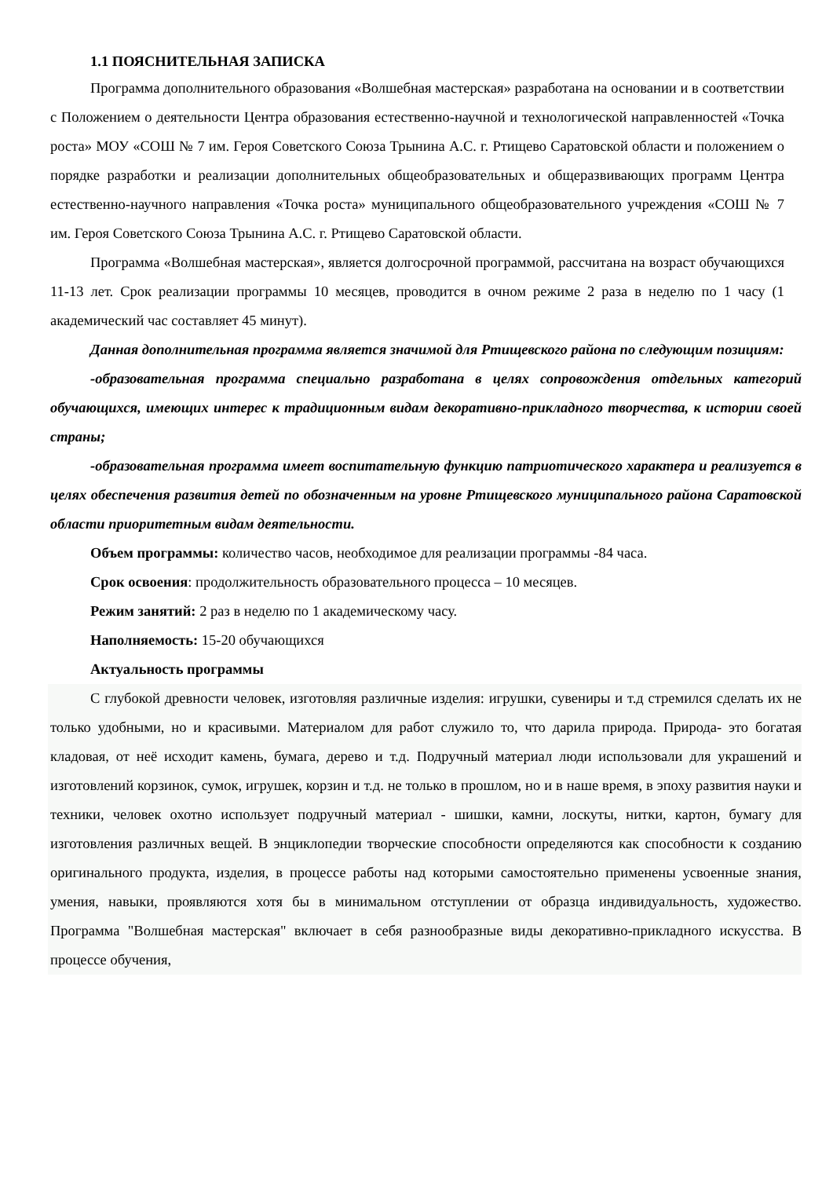1.1 ПОЯСНИТЕЛЬНАЯ ЗАПИСКА
Программа дополнительного образования «Волшебная мастерская» разработана на основании и в соответствии с Положением о деятельности Центра образования естественно-научной и технологической направленностей «Точка роста» МОУ «СОШ № 7 им. Героя Советского Союза Трынина А.С. г. Ртищево Саратовской области и положением о порядке разработки и реализации дополнительных общеобразовательных и общеразвивающих программ Центра естественно-научного направления «Точка роста» муниципального общеобразовательного учреждения «СОШ № 7 им. Героя Советского Союза Трынина А.С. г. Ртищево Саратовской области.
Программа «Волшебная мастерская», является долгосрочной программой, рассчитана на возраст обучающихся 11-13 лет. Срок реализации программы 10 месяцев, проводится в очном режиме 2 раза в неделю по 1 часу (1 академический час составляет 45 минут).
Данная дополнительная программа является значимой для Ртищевского района по следующим позициям:
-образовательная программа специально разработана в целях сопровождения отдельных категорий обучающихся, имеющих интерес к традиционным видам декоративно-прикладного творчества, к истории своей страны;
-образовательная программа имеет воспитательную функцию патриотического характера и реализуется в целях обеспечения развития детей по обозначенным на уровне Ртищевского муниципального района Саратовской области приоритетным видам деятельности.
Объем программы: количество часов, необходимое для реализации программы -84 часа.
Срок освоения: продолжительность образовательного процесса – 10 месяцев.
Режим занятий: 2 раз в неделю по 1 академическому часу.
Наполняемость: 15-20 обучающихся
Актуальность программы
С глубокой древности человек, изготовляя различные изделия: игрушки, сувениры и т.д стремился сделать их не только удобными, но и красивыми. Материалом для работ служило то, что дарила природа. Природа- это богатая кладовая, от неё исходит камень, бумага, дерево и т.д. Подручный материал люди использовали для украшений и изготовлений корзинок, сумок, игрушек, корзин и т.д. не только в прошлом, но и в наше время, в эпоху развития науки и техники, человек охотно использует подручный материал - шишки, камни, лоскуты, нитки, картон, бумагу для изготовления различных вещей. В энциклопедии творческие способности определяются как способности к созданию оригинального продукта, изделия, в процессе работы над которыми самостоятельно применены усвоенные знания, умения, навыки, проявляются хотя бы в минимальном отступлении от образца индивидуальность, художество. Программа "Волшебная мастерская" включает в себя разнообразные виды декоративно-прикладного искусства. В процессе обучения,